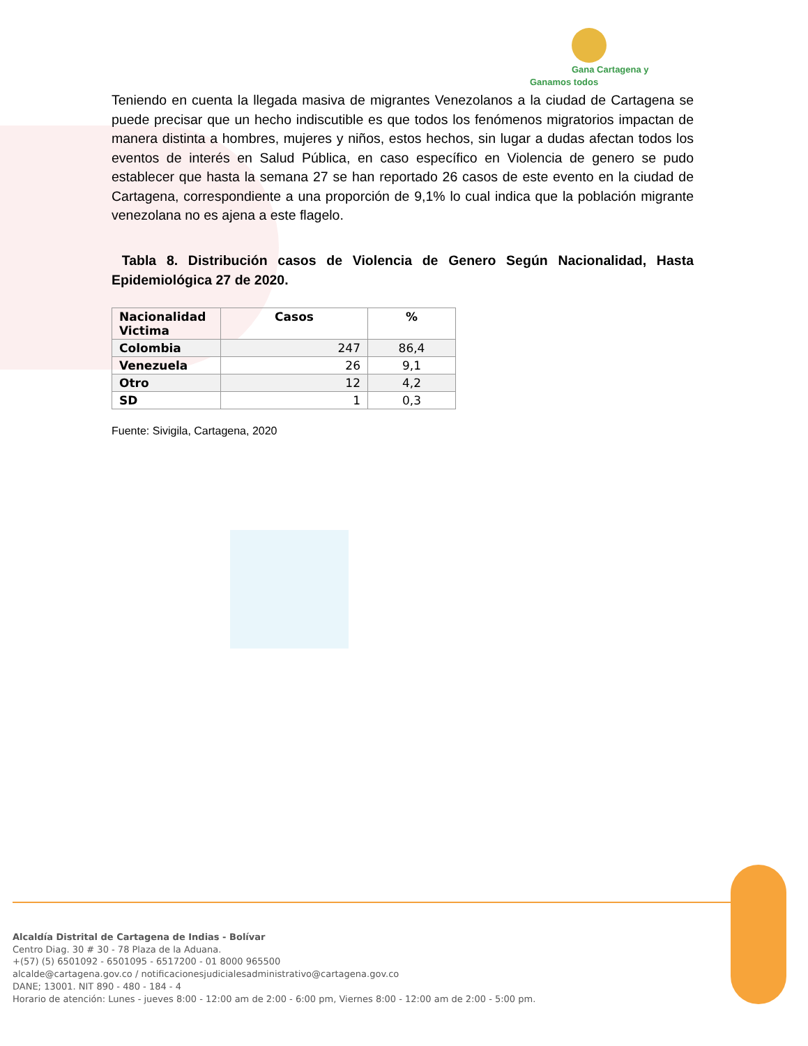Gana Cartagena y Ganamos todos
Teniendo en cuenta la llegada masiva de migrantes Venezolanos a la ciudad de Cartagena se puede precisar que un hecho indiscutible es que todos los fenómenos migratorios impactan de manera distinta a hombres, mujeres y niños, estos hechos, sin lugar a dudas afectan todos los eventos de interés en Salud Pública, en caso específico en Violencia de genero se pudo establecer que hasta la semana 27 se han reportado 26 casos de este evento en la ciudad de Cartagena, correspondiente a una proporción de 9,1% lo cual indica que la población migrante venezolana no es ajena a este flagelo.
Tabla 8. Distribución casos de Violencia de Genero Según Nacionalidad, Hasta Epidemiológica 27 de 2020.
| Nacionalidad Victima | Casos | % |
| --- | --- | --- |
| Colombia | 247 | 86,4 |
| Venezuela | 26 | 9,1 |
| Otro | 12 | 4,2 |
| SD | 1 | 0,3 |
Fuente: Sivigila, Cartagena, 2020
Alcaldía Distrital de Cartagena de Indias - Bolívar
Centro Diag. 30 # 30 - 78 Plaza de la Aduana.
+(57) (5) 6501092 - 6501095 - 6517200 - 01 8000 965500
alcalde@cartagena.gov.co / notificacionesjudicialesadministrativo@cartagena.gov.co
DANE; 13001. NIT 890 - 480 - 184 - 4
Horario de atención: Lunes - jueves 8:00 - 12:00 am de 2:00 - 6:00 pm, Viernes 8:00 - 12:00 am de 2:00 - 5:00 pm.